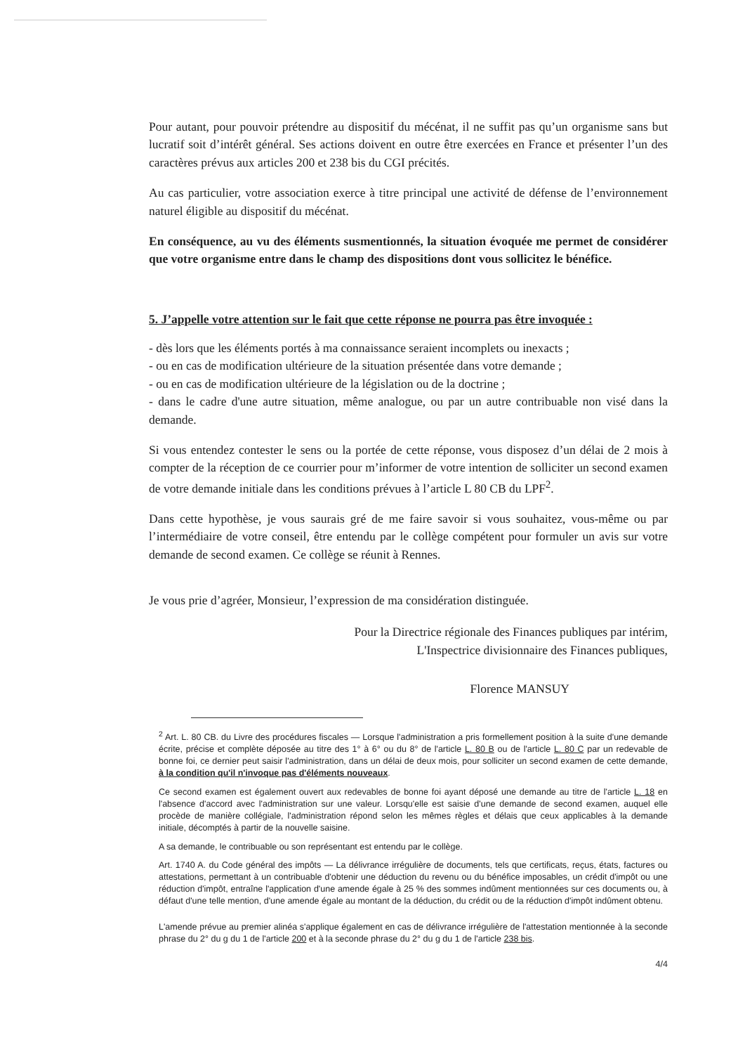Pour autant, pour pouvoir prétendre au dispositif du mécénat, il ne suffit pas qu’un organisme sans but lucratif soit d’intérêt général. Ses actions doivent en outre être exercées en France et présenter l’un des caractères prévus aux articles 200 et 238 bis du CGI précités.
Au cas particulier, votre association exerce à titre principal une activité de défense de l’environnement naturel éligible au dispositif du mécénat.
En conséquence, au vu des éléments susmentionnés, la situation évoquée me permet de considérer que votre organisme entre dans le champ des dispositions dont vous sollicitez le bénéfice.
5. J’appelle votre attention sur le fait que cette réponse ne pourra pas être invoquée :
- dès lors que les éléments portés à ma connaissance seraient incomplets ou inexacts ;
- ou en cas de modification ultérieure de la situation présentée dans votre demande ;
- ou en cas de modification ultérieure de la législation ou de la doctrine ;
- dans le cadre d'une autre situation, même analogue, ou par un autre contribuable non visé dans la demande.
Si vous entendez contester le sens ou la portée de cette réponse, vous disposez d’un délai de 2 mois à compter de la réception de ce courrier pour m’informer de votre intention de solliciter un second examen de votre demande initiale dans les conditions prévues à l’article L 80 CB du LPF<sup>2</sup>.
Dans cette hypothèse, je vous saurais gré de me faire savoir si vous souhaitez, vous-même ou par l’intermédiaire de votre conseil, être entendu par le collège compétent pour formuler un avis sur votre demande de second examen. Ce collège se réunit à Rennes.
Je vous prie d’agréer, Monsieur, l’expression de ma considération distinguée.
Pour la Directrice régionale des Finances publiques par intérim,
L'Inspectrice divisionnaire des Finances publiques,
Florence MANSUY
<sup>2</sup> Art. L. 80 CB. du Livre des procédures fiscales — Lorsque l'administration a pris formellement position à la suite d'une demande écrite, précise et complète déposée au titre des 1° à 6° ou du 8° de l'article L. 80 B ou de l'article L. 80 C par un redevable de bonne foi, ce dernier peut saisir l'administration, dans un délai de deux mois, pour solliciter un second examen de cette demande, à la condition qu'il n'invoque pas d'éléments nouveaux.
Ce second examen est également ouvert aux redevables de bonne foi ayant déposé une demande au titre de l'article L. 18 en l'absence d'accord avec l'administration sur une valeur. Lorsqu'elle est saisie d'une demande de second examen, auquel elle procède de manière collégiale, l'administration répond selon les mêmes règles et délais que ceux applicables à la demande initiale, décomptés à partir de la nouvelle saisine.
A sa demande, le contribuable ou son représentant est entendu par le collège.
Art. 1740 A. du Code général des impôts — La délivrance irrégulière de documents, tels que certificats, reçus, états, factures ou attestations, permettant à un contribuable d'obtenir une déduction du revenu ou du bénéfice imposables, un crédit d'impôt ou une réduction d'impôt, entraîne l'application d'une amende égale à 25 % des sommes indûment mentionnées sur ces documents ou, à défaut d'une telle mention, d'une amende égale au montant de la déduction, du crédit ou de la réduction d'impôt indûment obtenu.
L'amende prévue au premier alinéa s'applique également en cas de délivrance irrégulière de l'attestation mentionnée à la seconde phrase du 2° du g du 1 de l'article 200 et à la seconde phrase du 2° du g du 1 de l'article 238 bis.
4/4